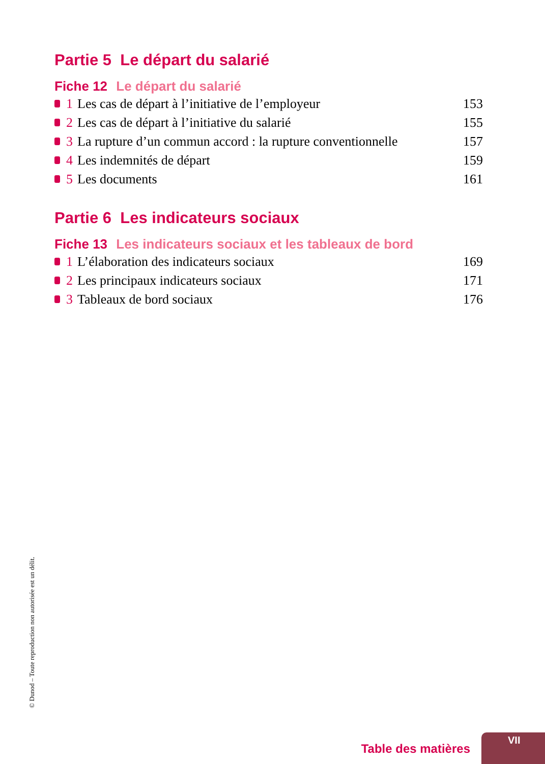Partie 5 Le départ du salarié
Fiche 12 Le départ du salarié
1 Les cas de départ à l’initiative de l’employeur 153
2 Les cas de départ à l’initiative du salarié 155
3 La rupture d’un commun accord : la rupture conventionnelle 157
4 Les indemnités de départ 159
5 Les documents 161
Partie 6 Les indicateurs sociaux
Fiche 13 Les indicateurs sociaux et les tableaux de bord
1 L’élaboration des indicateurs sociaux 169
2 Les principaux indicateurs sociaux 171
3 Tableaux de bord sociaux 176
© Dunod – Toute reproduction non autorisée est un délit.
Table des matières
VII